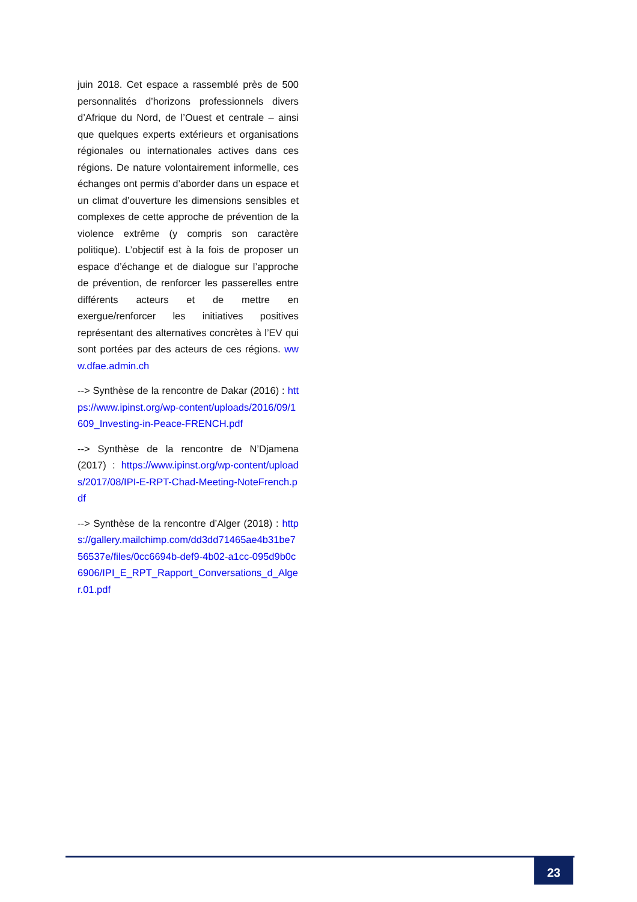juin 2018. Cet espace a rassemblé près de 500 personnalités d’horizons professionnels divers d’Afrique du Nord, de l’Ouest et centrale – ainsi que quelques experts extérieurs et organisations régionales ou internationales actives dans ces régions. De nature volontairement informelle, ces échanges ont permis d’aborder dans un espace et un climat d’ouverture les dimensions sensibles et complexes de cette approche de prévention de la violence extrême (y compris son caractère politique). L’objectif est à la fois de proposer un espace d’échange et de dialogue sur l’approche de prévention, de renforcer les passerelles entre différents acteurs et de mettre en exergue/renforcer les initiatives positives représentant des alternatives concrètes à l’EV qui sont portées par des acteurs de ces régions. www.dfae.admin.ch
--> Synthèse de la rencontre de Dakar (2016) : https://www.ipinst.org/wp-content/uploads/2016/09/1609_Investing-in-Peace-FRENCH.pdf
--> Synthèse de la rencontre de N’Djamena (2017) : https://www.ipinst.org/wp-content/uploads/2017/08/IPI-E-RPT-Chad-Meeting-NoteFrench.pdf
--> Synthèse de la rencontre d’Alger (2018) : https://gallery.mailchimp.com/dd3dd71465ae4b31be756537e/files/0cc6694b-def9-4b02-a1cc-095d9b0c6906/IPI_E_RPT_Rapport_Conversations_d_Alger.01.pdf
23